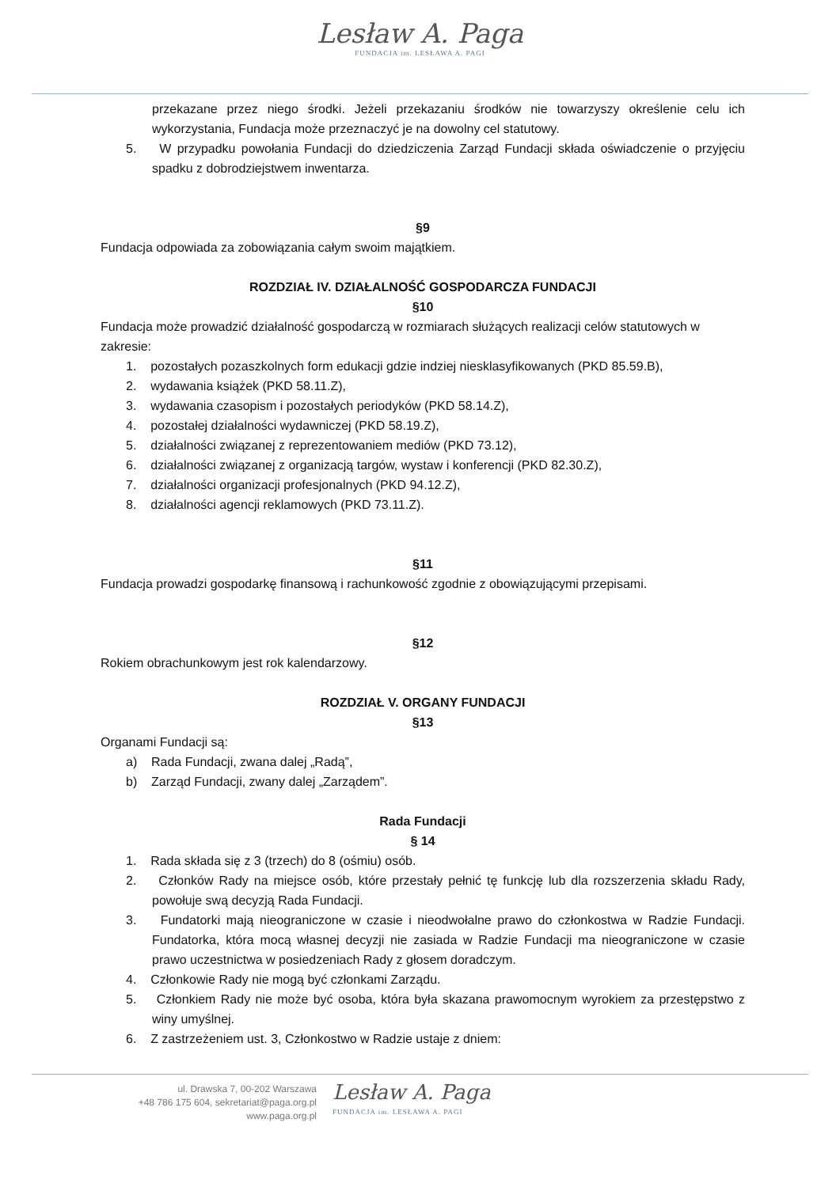Lesław A. Paga
FUNDACJA im. LESŁAWA A. PAGI
przekazane przez niego środki. Jeżeli przekazaniu środków nie towarzyszy określenie celu ich wykorzystania, Fundacja może przeznaczyć je na dowolny cel statutowy.
5. W przypadku powołania Fundacji do dziedziczenia Zarząd Fundacji składa oświadczenie o przyjęciu spadku z dobrodziejstwem inwentarza.
§9
Fundacja odpowiada za zobowiązania całym swoim majątkiem.
ROZDZIAŁ IV. DZIAŁALNOŚĆ GOSPODARCZA FUNDACJI
§10
Fundacja może prowadzić działalność gospodarczą w rozmiarach służących realizacji celów statutowych w zakresie:
1. pozostałych pozaszkolnych form edukacji gdzie indziej niesklasyfikowanych (PKD 85.59.B),
2. wydawania książek (PKD 58.11.Z),
3. wydawania czasopism i pozostałych periodyków (PKD 58.14.Z),
4. pozostałej działalności wydawniczej (PKD 58.19.Z),
5. działalności związanej z reprezentowaniem mediów (PKD 73.12),
6. działalności związanej z organizacją targów, wystaw i konferencji (PKD 82.30.Z),
7. działalności organizacji profesjonalnych (PKD 94.12.Z),
8. działalności agencji reklamowych (PKD 73.11.Z).
§11
Fundacja prowadzi gospodarkę finansową i rachunkowość zgodnie z obowiązującymi przepisami.
§12
Rokiem obrachunkowym jest rok kalendarzowy.
ROZDZIAŁ V. ORGANY FUNDACJI
§13
Organami Fundacji są:
a) Rada Fundacji, zwana dalej „Radą”,
b) Zarząd Fundacji, zwany dalej „Zarządem”.
Rada Fundacji
§ 14
1. Rada składa się z 3 (trzech) do 8 (ośmiu) osób.
2. Członków Rady na miejsce osób, które przestały pełnić tę funkcję lub dla rozszerzenia składu Rady, powołuje swą decyzją Rada Fundacji.
3. Fundatorki mają nieograniczone w czasie i nieodwołalne prawo do członkostwa w Radzie Fundacji. Fundatorka, która mocą własnej decyzji nie zasiada w Radzie Fundacji ma nieograniczone w czasie prawo uczestnictwa w posiedzeniach Rady z głosem doradczym.
4. Członkowie Rady nie mogą być członkami Zarządu.
5. Członkiem Rady nie może być osoba, która była skazana prawomocnym wyrokiem za przestępstwo z winy umyślnej.
6. Z zastrzeżeniem ust. 3, Członkostwo w Radzie ustaje z dniem:
ul. Drawska 7, 00-202 Warszawa
+48 786 175 604, sekretariat@paga.org.pl
www.paga.org.pl
Lesław A. Paga
FUNDACJA im. LESŁAWA A. PAGI